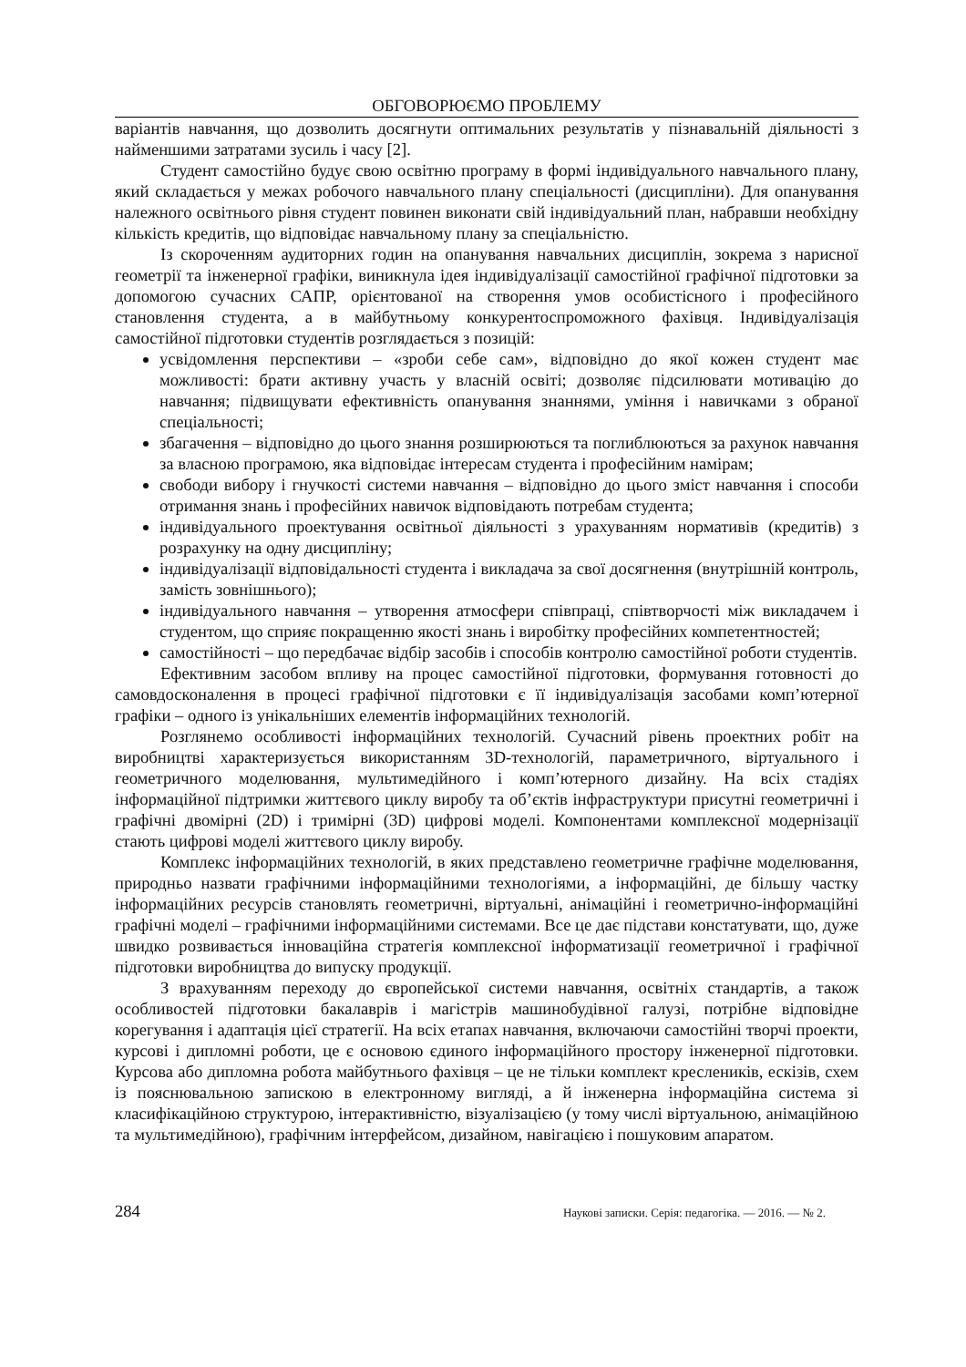ОБГОВОРЮЄМО ПРОБЛЕМУ
варіантів навчання, що дозволить досягнути оптимальних результатів у пізнавальній діяльності з найменшими затратами зусиль і часу [2].
Студент самостійно будує свою освітню програму в формі індивідуального навчального плану, який складається у межах робочого навчального плану спеціальності (дисципліни). Для опанування належного освітнього рівня студент повинен виконати свій індивідуальний план, набравши необхідну кількість кредитів, що відповідає навчальному плану за спеціальністю.
Із скороченням аудиторних годин на опанування навчальних дисциплін, зокрема з нарисної геометрії та інженерної графіки, виникнула ідея індивідуалізації самостійної графічної підготовки за допомогою сучасних САПР, орієнтованої на створення умов особистісного і професійного становлення студента, а в майбутньому конкурентоспроможного фахівця. Індивідуалізація самостійної підготовки студентів розглядається з позицій:
усвідомлення перспективи – «зроби себе сам», відповідно до якої кожен студент має можливості: брати активну участь у власній освіті; дозволяє підсилювати мотивацію до навчання; підвищувати ефективність опанування знаннями, уміння і навичками з обраної спеціальності;
збагачення – відповідно до цього знання розширюються та поглиблюються за рахунок навчання за власною програмою, яка відповідає інтересам студента і професійним намірам;
свободи вибору і гнучкості системи навчання – відповідно до цього зміст навчання і способи отримання знань і професійних навичок відповідають потребам студента;
індивідуального проектування освітньої діяльності з урахуванням нормативів (кредитів) з розрахунку на одну дисципліну;
індивідуалізації відповідальності студента і викладача за свої досягнення (внутрішній контроль, замість зовнішнього);
індивідуального навчання – утворення атмосфери співпраці, співтворчості між викладачем і студентом, що сприяє покращенню якості знань і виробітку професійних компетентностей;
самостійності – що передбачає відбір засобів і способів контролю самостійної роботи студентів.
Ефективним засобом впливу на процес самостійної підготовки, формування готовності до самовдосконалення в процесі графічної підготовки є її індивідуалізація засобами комп’ютерної графіки – одного із унікальніших елементів інформаційних технологій.
Розглянемо особливості інформаційних технологій. Сучасний рівень проектних робіт на виробництві характеризується використанням 3D-технологій, параметричного, віртуального і геометричного моделювання, мультимедійного і комп’ютерного дизайну. На всіх стадіях інформаційної підтримки життєвого циклу виробу та об’єктів інфраструктури присутні геометричні і графічні двомірні (2D) і тримірні (3D) цифрові моделі. Компонентами комплексної модернізації стають цифрові моделі життєвого циклу виробу.
Комплекс інформаційних технологій, в яких представлено геометричне графічне моделювання, природньо назвати графічними інформаційними технологіями, а інформаційні, де більшу частку інформаційних ресурсів становлять геометричні, віртуальні, анімаційні і геометрично-інформаційні графічні моделі – графічними інформаційними системами. Все це дає підстави констатувати, що, дуже швидко розвивається інноваційна стратегія комплексної інформатизації геометричної і графічної підготовки виробництва до випуску продукції.
З врахуванням переходу до європейської системи навчання, освітніх стандартів, а також особливостей підготовки бакалаврів і магістрів машинобудівної галузі, потрібне відповідне корегування і адаптація цієї стратегії. На всіх етапах навчання, включаючи самостійні творчі проекти, курсові і дипломні роботи, це є основою єдиного інформаційного простору інженерної підготовки. Курсова або дипломна робота майбутнього фахівця – це не тільки комплект креслеників, ескізів, схем із пояснювальною запискою в електронному вигляді, а й інженерна інформаційна система зі класифікаційною структурою, інтерактивністю, візуалізацією (у тому числі віртуальною, анімаційною та мультимедійною), графічним інтерфейсом, дизайном, навігацією і пошуковим апаратом.
284 Наукові записки. Серія: педагогіка. — 2016. — № 2.